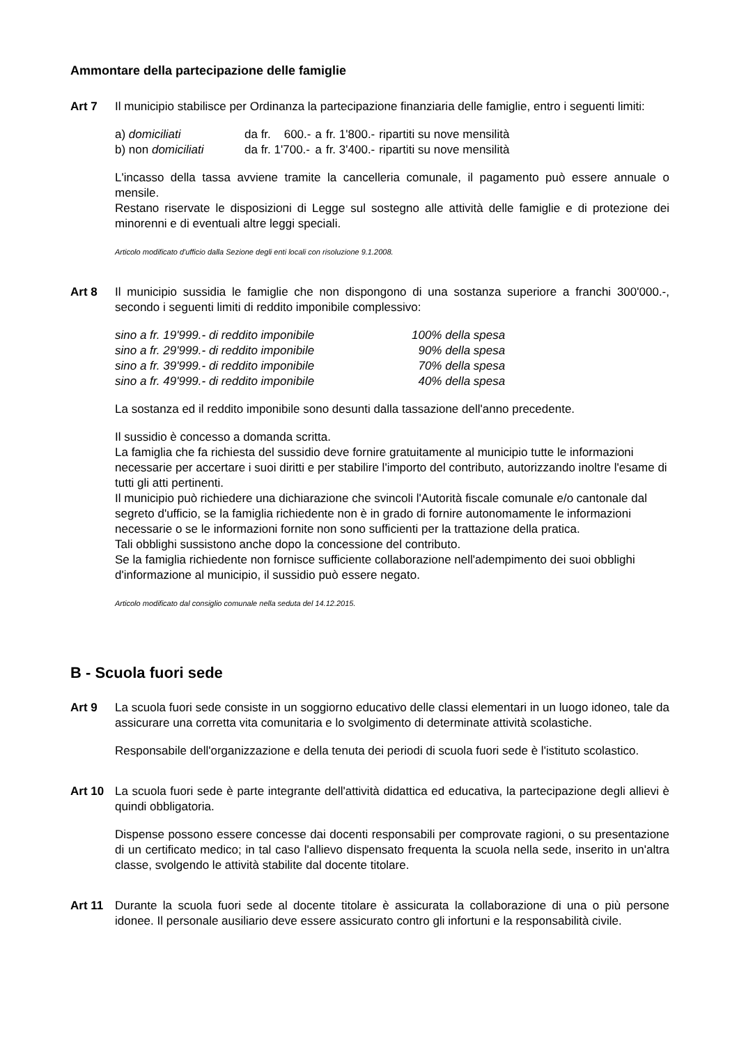Ammontare della partecipazione delle famiglie
Art 7 Il municipio stabilisce per Ordinanza la partecipazione finanziaria delle famiglie, entro i seguenti limiti:
| a) domiciliati | da fr. 600.- | a | fr. 1'800.- | ripartiti su nove mensilità |
| b) non domiciliati | da fr. 1'700.- | a | fr. 3'400.- | ripartiti su nove mensilità |
L'incasso della tassa avviene tramite la cancelleria comunale, il pagamento può essere annuale o mensile.
Restano riservate le disposizioni di Legge sul sostegno alle attività delle famiglie e di protezione dei minorenni e di eventuali altre leggi speciali.
Articolo modificato d'ufficio dalla Sezione degli enti locali con risoluzione 9.1.2008.
Art 8 Il municipio sussidia le famiglie che non dispongono di una sostanza superiore a franchi 300'000.-, secondo i seguenti limiti di reddito imponibile complessivo:
| sino a fr. 19'999.- di reddito imponibile | 100% della spesa |
| sino a fr. 29'999.- di reddito imponibile | 90% della spesa |
| sino a fr. 39'999.- di reddito imponibile | 70% della spesa |
| sino a fr. 49'999.- di reddito imponibile | 40% della spesa |
La sostanza ed il reddito imponibile sono desunti dalla tassazione dell'anno precedente.
Il sussidio è concesso a domanda scritta.
La famiglia che fa richiesta del sussidio deve fornire gratuitamente al municipio tutte le informazioni necessarie per accertare i suoi diritti e per stabilire l'importo del contributo, autorizzando inoltre l'esame di tutti gli atti pertinenti.
Il municipio può richiedere una dichiarazione che svincoli l'Autorità fiscale comunale e/o cantonale dal segreto d'ufficio, se la famiglia richiedente non è in grado di fornire autonomamente le informazioni necessarie o se le informazioni fornite non sono sufficienti per la trattazione della pratica.
Tali obblighi sussistono anche dopo la concessione del contributo.
Se la famiglia richiedente non fornisce sufficiente collaborazione nell'adempimento dei suoi obblighi d'informazione al municipio, il sussidio può essere negato.
Articolo modificato dal consiglio comunale nella seduta del 14.12.2015.
B - Scuola fuori sede
Art 9 La scuola fuori sede consiste in un soggiorno educativo delle classi elementari in un luogo idoneo, tale da assicurare una corretta vita comunitaria e lo svolgimento di determinate attività scolastiche.
Responsabile dell'organizzazione e della tenuta dei periodi di scuola fuori sede è l'istituto scolastico.
Art 10 La scuola fuori sede è parte integrante dell'attività didattica ed educativa, la partecipazione degli allievi è quindi obbligatoria.
Dispense possono essere concesse dai docenti responsabili per comprovate ragioni, o su presentazione di un certificato medico; in tal caso l'allievo dispensato frequenta la scuola nella sede, inserito in un'altra classe, svolgendo le attività stabilite dal docente titolare.
Art 11 Durante la scuola fuori sede al docente titolare è assicurata la collaborazione di una o più persone idonee. Il personale ausiliario deve essere assicurato contro gli infortuni e la responsabilità civile.